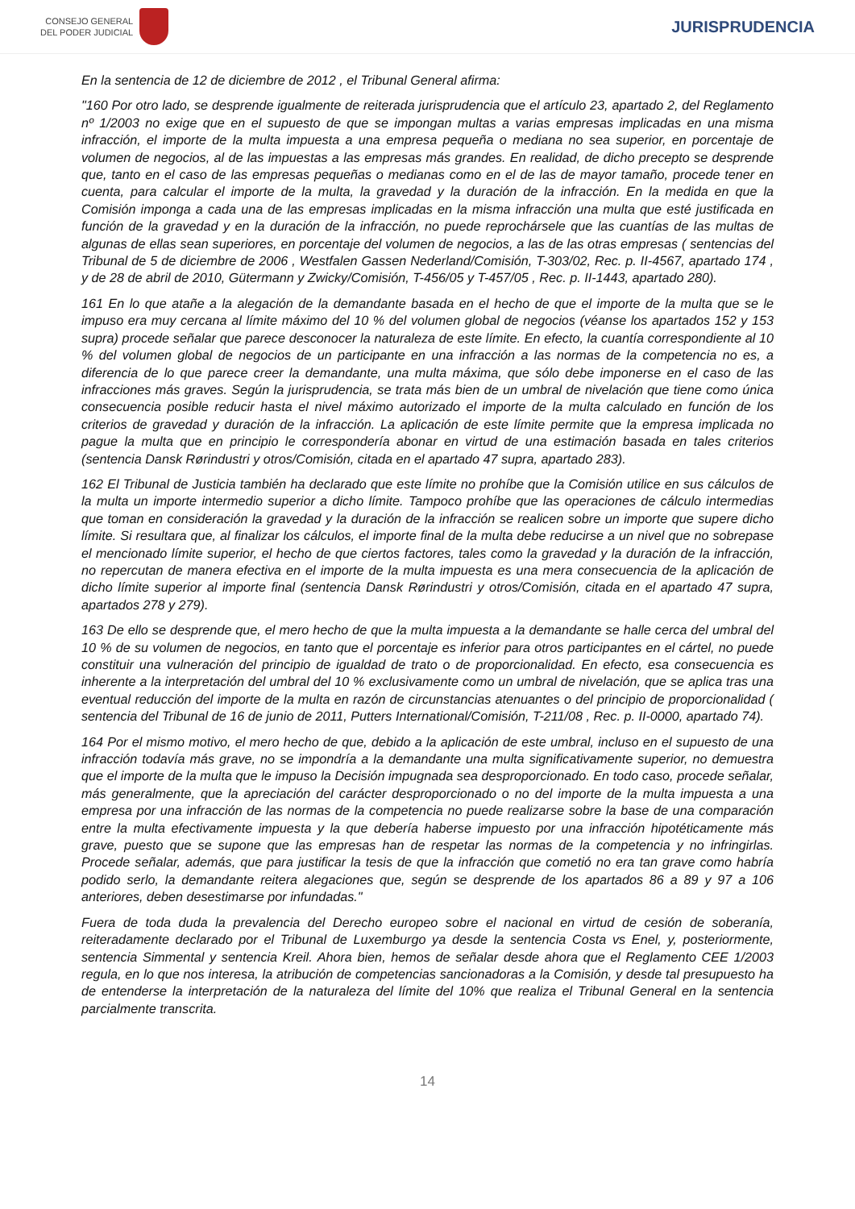CONSEJO GENERAL
DEL PODER JUDICIAL
JURISPRUDENCIA
En la sentencia de 12 de diciembre de 2012 , el Tribunal General afirma:
"160 Por otro lado, se desprende igualmente de reiterada jurisprudencia que el artículo 23, apartado 2, del Reglamento nº 1/2003 no exige que en el supuesto de que se impongan multas a varias empresas implicadas en una misma infracción, el importe de la multa impuesta a una empresa pequeña o mediana no sea superior, en porcentaje de volumen de negocios, al de las impuestas a las empresas más grandes. En realidad, de dicho precepto se desprende que, tanto en el caso de las empresas pequeñas o medianas como en el de las de mayor tamaño, procede tener en cuenta, para calcular el importe de la multa, la gravedad y la duración de la infracción. En la medida en que la Comisión imponga a cada una de las empresas implicadas en la misma infracción una multa que esté justificada en función de la gravedad y en la duración de la infracción, no puede reprochársele que las cuantías de las multas de algunas de ellas sean superiores, en porcentaje del volumen de negocios, a las de las otras empresas ( sentencias del Tribunal de 5 de diciembre de 2006 , Westfalen Gassen Nederland/Comisión, T-303/02, Rec. p. II-4567, apartado 174 , y de 28 de abril de 2010, Gütermann y Zwicky/Comisión, T-456/05 y T-457/05 , Rec. p. II-1443, apartado 280).
161 En lo que atañe a la alegación de la demandante basada en el hecho de que el importe de la multa que se le impuso era muy cercana al límite máximo del 10 % del volumen global de negocios (véanse los apartados 152 y 153 supra) procede señalar que parece desconocer la naturaleza de este límite. En efecto, la cuantía correspondiente al 10 % del volumen global de negocios de un participante en una infracción a las normas de la competencia no es, a diferencia de lo que parece creer la demandante, una multa máxima, que sólo debe imponerse en el caso de las infracciones más graves. Según la jurisprudencia, se trata más bien de un umbral de nivelación que tiene como única consecuencia posible reducir hasta el nivel máximo autorizado el importe de la multa calculado en función de los criterios de gravedad y duración de la infracción. La aplicación de este límite permite que la empresa implicada no pague la multa que en principio le correspondería abonar en virtud de una estimación basada en tales criterios (sentencia Dansk Rørindustri y otros/Comisión, citada en el apartado 47 supra, apartado 283).
162 El Tribunal de Justicia también ha declarado que este límite no prohíbe que la Comisión utilice en sus cálculos de la multa un importe intermedio superior a dicho límite. Tampoco prohíbe que las operaciones de cálculo intermedias que toman en consideración la gravedad y la duración de la infracción se realicen sobre un importe que supere dicho límite. Si resultara que, al finalizar los cálculos, el importe final de la multa debe reducirse a un nivel que no sobrepase el mencionado límite superior, el hecho de que ciertos factores, tales como la gravedad y la duración de la infracción, no repercutan de manera efectiva en el importe de la multa impuesta es una mera consecuencia de la aplicación de dicho límite superior al importe final (sentencia Dansk Rørindustri y otros/Comisión, citada en el apartado 47 supra, apartados 278 y 279).
163 De ello se desprende que, el mero hecho de que la multa impuesta a la demandante se halle cerca del umbral del 10 % de su volumen de negocios, en tanto que el porcentaje es inferior para otros participantes en el cártel, no puede constituir una vulneración del principio de igualdad de trato o de proporcionalidad. En efecto, esa consecuencia es inherente a la interpretación del umbral del 10 % exclusivamente como un umbral de nivelación, que se aplica tras una eventual reducción del importe de la multa en razón de circunstancias atenuantes o del principio de proporcionalidad ( sentencia del Tribunal de 16 de junio de 2011, Putters International/Comisión, T-211/08 , Rec. p. II-0000, apartado 74).
164 Por el mismo motivo, el mero hecho de que, debido a la aplicación de este umbral, incluso en el supuesto de una infracción todavía más grave, no se impondría a la demandante una multa significativamente superior, no demuestra que el importe de la multa que le impuso la Decisión impugnada sea desproporcionado. En todo caso, procede señalar, más generalmente, que la apreciación del carácter desproporcionado o no del importe de la multa impuesta a una empresa por una infracción de las normas de la competencia no puede realizarse sobre la base de una comparación entre la multa efectivamente impuesta y la que debería haberse impuesto por una infracción hipotéticamente más grave, puesto que se supone que las empresas han de respetar las normas de la competencia y no infringirlas. Procede señalar, además, que para justificar la tesis de que la infracción que cometió no era tan grave como habría podido serlo, la demandante reitera alegaciones que, según se desprende de los apartados 86 a 89 y 97 a 106 anteriores, deben desestimarse por infundadas."
Fuera de toda duda la prevalencia del Derecho europeo sobre el nacional en virtud de cesión de soberanía, reiteradamente declarado por el Tribunal de Luxemburgo ya desde la sentencia Costa vs Enel, y, posteriormente, sentencia Simmental y sentencia Kreil. Ahora bien, hemos de señalar desde ahora que el Reglamento CEE 1/2003 regula, en lo que nos interesa, la atribución de competencias sancionadoras a la Comisión, y desde tal presupuesto ha de entenderse la interpretación de la naturaleza del límite del 10% que realiza el Tribunal General en la sentencia parcialmente transcrita.
14